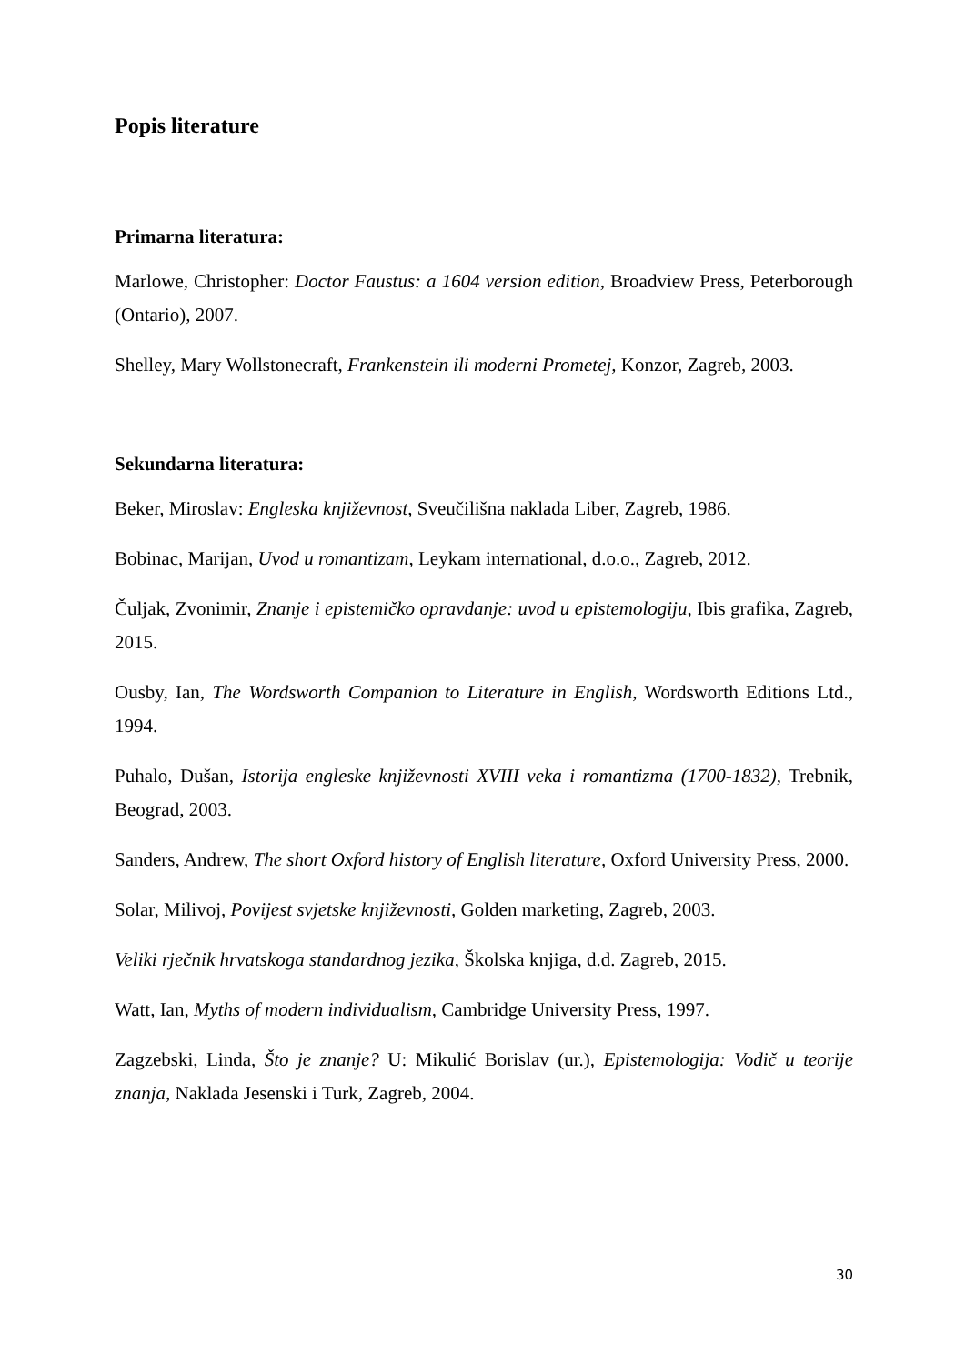Popis literature
Primarna literatura:
Marlowe, Christopher: Doctor Faustus: a 1604 version edition, Broadview Press, Peterborough (Ontario), 2007.
Shelley, Mary Wollstonecraft, Frankenstein ili moderni Prometej, Konzor, Zagreb, 2003.
Sekundarna literatura:
Beker, Miroslav: Engleska književnost, Sveučilišna naklada Liber, Zagreb, 1986.
Bobinac, Marijan, Uvod u romantizam, Leykam international, d.o.o., Zagreb, 2012.
Čuljak, Zvonimir, Znanje i epistemičko opravdanje: uvod u epistemologiju, Ibis grafika, Zagreb, 2015.
Ousby, Ian, The Wordsworth Companion to Literature in English, Wordsworth Editions Ltd., 1994.
Puhalo, Dušan, Istorija engleske književnosti XVIII veka i romantizma (1700-1832), Trebnik, Beograd, 2003.
Sanders, Andrew, The short Oxford history of English literature, Oxford University Press, 2000.
Solar, Milivoj, Povijest svjetske književnosti, Golden marketing, Zagreb, 2003.
Veliki rječnik hrvatskoga standardnog jezika, Školska knjiga, d.d. Zagreb, 2015.
Watt, Ian, Myths of modern individualism, Cambridge University Press, 1997.
Zagzebski, Linda, Što je znanje? U: Mikulić Borislav (ur.), Epistemologija: Vodič u teorije znanja, Naklada Jesenski i Turk, Zagreb, 2004.
30